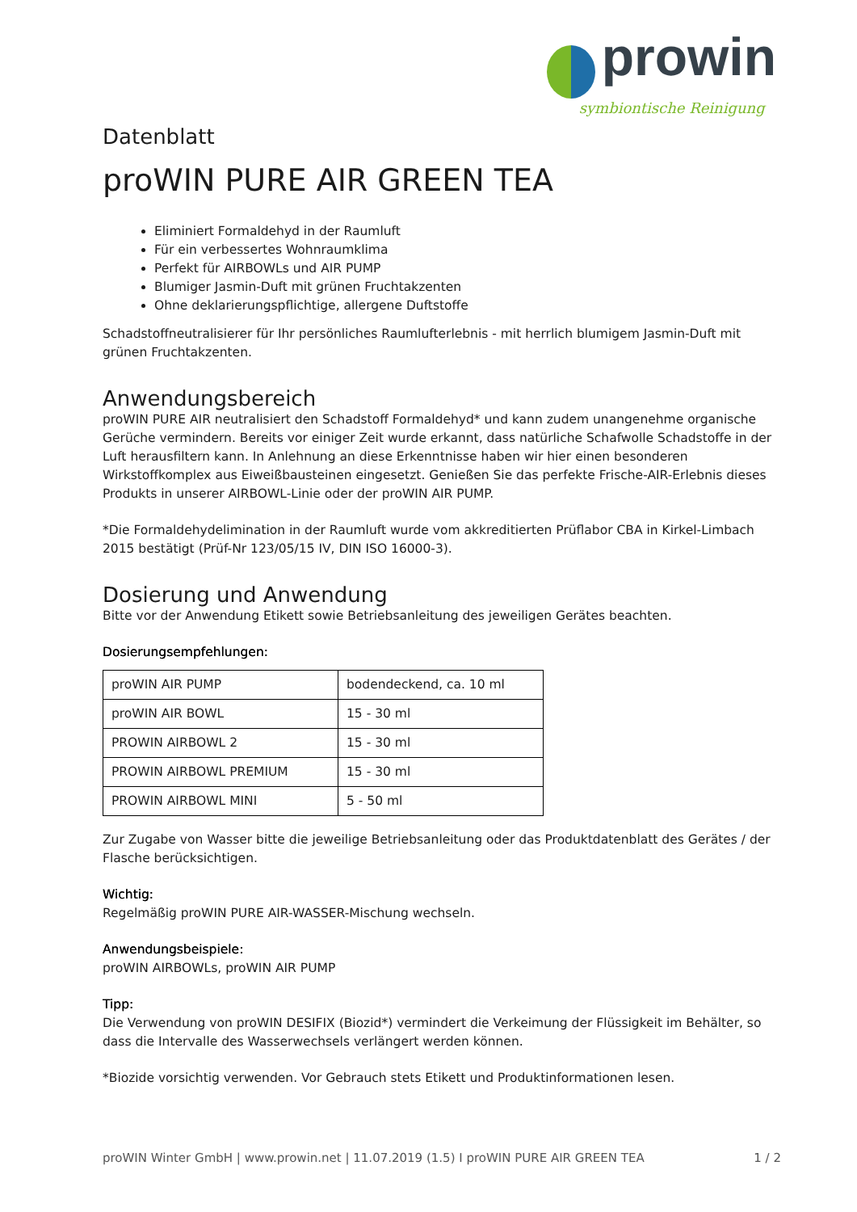prowin
symbiontische Reinigung
Datenblatt
proWIN PURE AIR GREEN TEA
Eliminiert Formaldehyd in der Raumluft
Für ein verbessertes Wohnraumklima
Perfekt für AIRBOWLs und AIR PUMP
Blumiger Jasmin-Duft mit grünen Fruchtakzenten
Ohne deklarierungspflichtige, allergene Duftstoffe
Schadstoffneutralisierer für Ihr persönliches Raumlufterlebnis - mit herrlich blumigem Jasmin-Duft mit grünen Fruchtakzenten.
Anwendungsbereich
proWIN PURE AIR neutralisiert den Schadstoff Formaldehyd* und kann zudem unangenehme organische Gerüche vermindern. Bereits vor einiger Zeit wurde erkannt, dass natürliche Schafwolle Schadstoffe in der Luft herausfiltern kann. In Anlehnung an diese Erkenntnisse haben wir hier einen besonderen Wirkstoffkomplex aus Eiweißbausteinen eingesetzt. Genießen Sie das perfekte Frische-AIR-Erlebnis dieses Produkts in unserer AIRBOWL-Linie oder der proWIN AIR PUMP.
*Die Formaldehydelimination in der Raumluft wurde vom akkreditierten Prüflabor CBA in Kirkel-Limbach 2015 bestätigt (Prüf-Nr 123/05/15 IV, DIN ISO 16000-3).
Dosierung und Anwendung
Bitte vor der Anwendung Etikett sowie Betriebsanleitung des jeweiligen Gerätes beachten.
Dosierungsempfehlungen:
| proWIN AIR PUMP | bodendeckend, ca. 10 ml |
| proWIN AIR BOWL | 15 - 30 ml |
| PROWIN AIRBOWL 2 | 15 - 30 ml |
| PROWIN AIRBOWL PREMIUM | 15 - 30 ml |
| PROWIN AIRBOWL MINI | 5 - 50 ml |
Zur Zugabe von Wasser bitte die jeweilige Betriebsanleitung oder das Produktdatenblatt des Gerätes / der Flasche berücksichtigen.
Wichtig:
Regelmäßig proWIN PURE AIR-WASSER-Mischung wechseln.
Anwendungsbeispiele:
proWIN AIRBOWLs, proWIN AIR PUMP
Tipp:
Die Verwendung von proWIN DESIFIX (Biozid*) vermindert die Verkeimung der Flüssigkeit im Behälter, so dass die Intervalle des Wasserwechsels verlängert werden können.
*Biozide vorsichtig verwenden. Vor Gebrauch stets Etikett und Produktinformationen lesen.
proWIN Winter GmbH | www.prowin.net | 11.07.2019 (1.5) I proWIN PURE AIR GREEN TEA 1 / 2